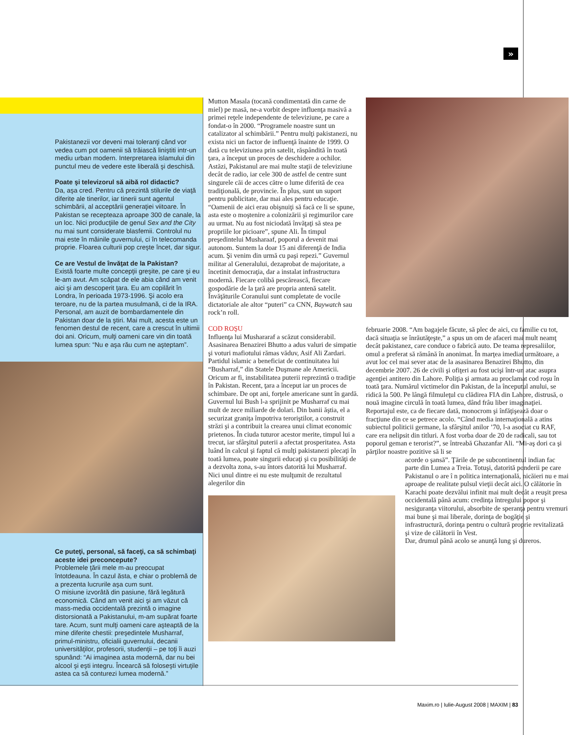»
Pakistanezii vor deveni mai toleranţi când vor vedea cum pot oamenii să trăiască liniştiti intr-un mediu urban modern. Interpretarea islamului din punctul meu de vedere este liberală şi deschisă.
Poate şi televizorul să aibă rol didactic?
Da, aşa cred. Pentru că prezintă stilurile de viaţă diferite ale tinerilor, iar tinerii sunt agentul schimbării, al acceptării generaţiei viitoare. În Pakistan se recepteaza aproape 300 de canale, la un loc. Nici producţiile de genul Sex and the City nu mai sunt considerate blasfemii. Controlul nu mai este în mâinile guvernului, ci în telecomanda proprie. Floarea culturii pop creşte încet, dar sigur.
Ce are Vestul de învăţat de la Pakistan?
Există foarte multe concepţii greşite, pe care şi eu le-am avut. Am scăpat de ele abia când am venit aici şi am descoperit ţara. Eu am copilărit în Londra, în perioada 1973-1996. Şi acolo era teroare, nu de la partea musulmană, ci de la IRA. Personal, am auzit de bombardamentele din Pakistan doar de la ştiri. Mai mult, acesta este un fenomen destul de recent, care a crescut în ultimii doi ani. Oricum, mulţi oameni care vin din toată lumea spun: “Nu e aşa rău cum ne aşteptam”.
Ce puteţi, personal, să faceţi, ca să schimbaţi aceste idei preconcepute?
Problemele ţării mele m-au preocupat întotdeauna. În cazul ăsta, e chiar o problemă de a prezenta lucrurile aşa cum sunt.
O misiune izvorâtă din pasiune, fără legătură economică. Când am venit aici şi am văzut că mass-media occidentală prezintă o imagine distorsionată a Pakistanului, m-am supărat foarte tare. Acum, sunt mulţi oameni care aşteaptă de la mine diferite chestii: preşedintele Musharraf, primul-ministru, oficialii guvernului, decanii universităţilor, profesorii, studenţii – pe toţi îi auzi spunând: “Ai imaginea asta modernă, dar nu bei alcool şi eşti integru. Încearcă să foloseşti virtuţile astea ca să conturezi lumea modernă.”
Mutton Masala (tocană condimentată din carne de miel) pe masă, ne-a vorbit despre influenţa masivă a primei reţele independente de televiziune, pe care a fondat-o în 2000. “Programele noastre sunt un catalizator al schimbării.” Pentru mulţi pakistanezi, nu exista nici un factor de influenţă înainte de 1999. O dată cu televiziunea prin satelit, răspândită în toată ţara, a început un proces de deschidere a ochilor. Astăzi, Pakistanul are mai multe staţii de televiziune decât de radio, iar cele 300 de astfel de centre sunt singurele căi de acces către o lume diferită de cea tradiţională, de provincie. În plus, sunt un suport pentru publicitate, dar mai ales pentru educaţie. “Oamenii de aici erau obişnuiţi să facă ce li se spune, asta este o moştenire a colonizării şi regimurilor care au urmat. Nu au fost niciodată învăţaţi să stea pe propriile lor picioare”, spune Ali. În timpul preşedintelui Musharaaf, poporul a devenit mai autonom. Suntem la doar 15 ani diferenţă de India acum. Şi venim din urmă cu paşi repezi.” Guvernul militar al Generalului, dezaprobat de majoritate, a încetinit democraţia, dar a instalat infrastructura modernă. Fiecare colibă pescărească, fiecare gospodărie de la ţară are propria antenă satelit. Învăţăturile Coranului sunt completate de vocile dictatoriale ale altor “puteri” ca CNN, Baywatch sau rock’n roll.
COD ROŞU
Influenţa lui Mushararaf a scăzut considerabil. Asasinarea Benazirei Bhutto a adus valuri de simpatie şi voturi mafiotului rămas văduv, Asif Ali Zardari. Partidul islamic a beneficiat de continuitatea lui “Busharraf,” din Statele Duşmane ale Americii. Oricum ar fi, instabilitatea puterii reprezintă o tradiţie în Pakistan. Recent, ţara a început iar un proces de schimbare. De opt ani, forţele americane sunt în gardă. Guvernul lui Bush l-a sprijinit pe Musharraf cu mai mult de zece miliarde de dolari. Din banii ăştia, el a securizat graniţa împotriva teroriştilor, a construit străzi şi a contribuit la crearea unui climat economic prietenos. În ciuda tuturor acestor merite, timpul lui a trecut, iar sfârşitul puterii a afectat prosperitatea. Asta luând în calcul şi faptul că mulţi pakistanezi plecaţi în toată lumea, poate singurii educaţi şi cu posibilităţi de a dezvolta zona, s-au întors datorită lui Musharraf. Nici unul dintre ei nu este mulţumit de rezultatul alegerilor din
februarie 2008. “Am bagajele făcute, să plec de aici, cu familie cu tot, dacă situaţia se înrăutăţeşte,” a spus un om de afaceri mai mult neamţ decât pakistanez, care conduce o fabrică auto. De teama represaliilor, omul a preferat să rămână în anonimat. În marţea imediat următoare, a avut loc cel mai sever atac de la asasinarea Benazirei Bhutto, din decembrie 2007. 26 de civili şi ofiţeri au fost ucişi într-un atac asupra agenţiei antitero din Lahore. Poliţia şi armata au proclamat cod roşu în toată ţara. Numărul victimelor din Pakistan, de la începutul anului, se ridică la 500. Pe lângă filmuleţul cu clădirea FIA din Lahore, distrusă, o nouă imagine circulă în toată lumea, dând frâu liber imaginaţiei. Reportajul este, ca de fiecare dată, monocrom şi înfăţişează doar o fracţiune din ce se petrece acolo. “Când media internaţională a atins subiectul politicii germane, la sfârşitul anilor ’70, l-a asociat cu RAF, care era nelipsit din titluri. A fost vorba doar de 20 de radicali, sau tot poporul geman e terorist?”, se întreabă Ghazanfar Ali. “Mi-aş dori ca şi părţilor noastre pozitive să li se
acorde o şansă”. Ţările de pe subcontinentul indian fac parte din Lumea a Treia. Totuşi, datorită ponderii pe care Pakistanul o are î n politica internaţională, nicăieri nu e mai aproape de realitate pulsul vieţii decât aici. O călătorie în Karachi poate dezvălui infinit mai mult decât a reuşit presa occidentală până acum: credinţa întregului popor şi nesiguranţa viitorului, absorbite de speranţa pentru vremuri mai bune şi mai liberale, dorinţa de bogăţie şi infrastructură, dorinţa pentru o cultură proprie revitalizată şi vize de călătorii în Vest.
Dar, drumul până acolo se anunţă lung şi dureros.
Maxim.ro | Iulie-August 2008 | MAXIM | 83